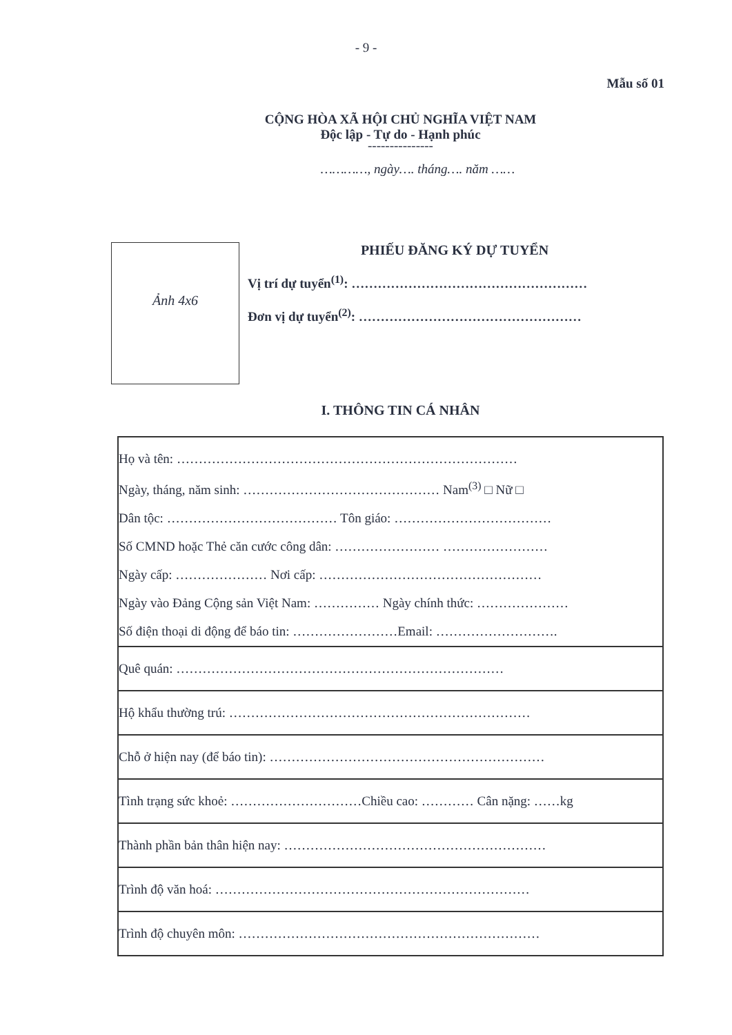- 9 -
Mẫu số 01
CỘNG HÒA XÃ HỘI CHỦ NGHĨA VIỆT NAM
Độc lập - Tự do - Hạnh phúc
---------------
…………, ngày…. tháng…. năm ……
Ảnh 4x6
PHIẾU ĐĂNG KÝ DỰ TUYỂN
Vị trí dự tuyển<sup>(1)</sup>: ………………………………………………
Đơn vị dự tuyển<sup>(2)</sup>: ……………………………………………
I. THÔNG TIN CÁ NHÂN
| Họ và tên: …………………………………………………………………… Ngày, tháng, năm sinh: ……………………………………… Nam<sup>(3)</sup> □ Nữ □ Dân tộc: ………………………………… Tôn giáo: ……………………………… Số CMND hoặc Thẻ căn cước công dân: …………………… …………………… Ngày cấp: ………………… Nơi cấp: …………………………………………… Ngày vào Đảng Cộng sản Việt Nam: …………… Ngày chính thức: ………………… Số điện thoại di động để báo tin: ……………………Email: ………………………. |
| Quê quán: ………………………………………………………………… |
| Hộ khẩu thường trú: …………………………………………………………… |
| Chỗ ở hiện nay (để báo tin): ……………………………………………………… |
| Tình trạng sức khoẻ: …………………………Chiều cao: ………… Cân nặng: ……kg |
| Thành phần bản thân hiện nay: …………………………………………………… |
| Trình độ văn hoá: ……………………………………………………………… |
| Trình độ chuyên môn: …………………………………………………………… |